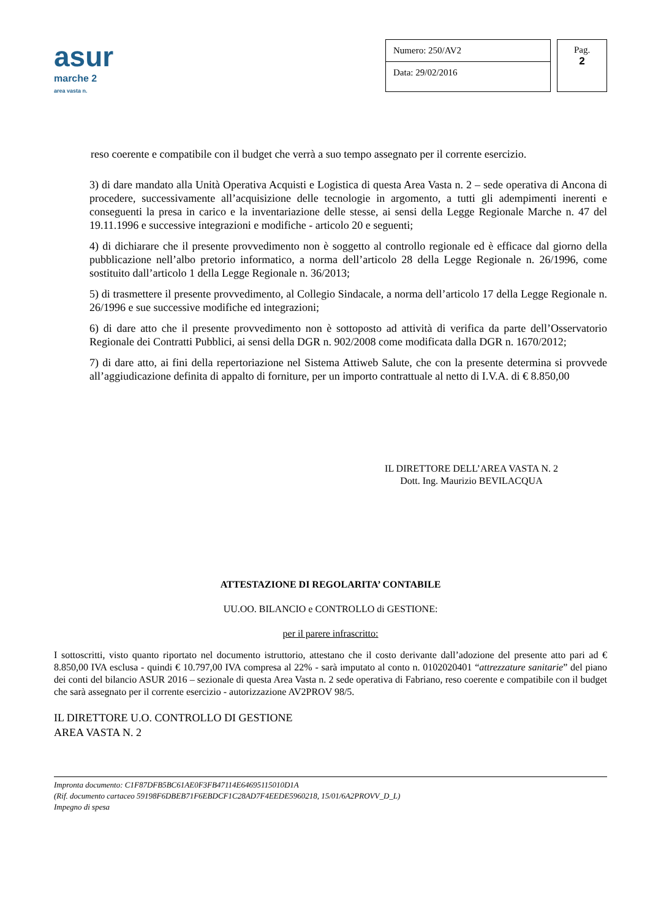asur
marche 2
area vasta n.
Numero: 250/AV2
Data: 29/02/2016
Pag.
2
reso coerente e compatibile con il budget che verrà a suo tempo assegnato per il corrente esercizio.
3) di dare mandato alla Unità Operativa Acquisti e Logistica di questa Area Vasta n. 2 – sede operativa di Ancona di procedere, successivamente all’acquisizione delle tecnologie in argomento, a tutti gli adempimenti inerenti e conseguenti la presa in carico e la inventariazione delle stesse, ai sensi della Legge Regionale Marche n. 47 del 19.11.1996 e successive integrazioni e modifiche - articolo 20 e seguenti;
4) di dichiarare che il presente provvedimento non è soggetto al controllo regionale ed è efficace dal giorno della pubblicazione nell’albo pretorio informatico, a norma dell’articolo 28 della Legge Regionale n. 26/1996, come sostituito dall’articolo 1 della Legge Regionale n. 36/2013;
5) di trasmettere il presente provvedimento, al Collegio Sindacale, a norma dell’articolo 17 della Legge Regionale n. 26/1996 e sue successive modifiche ed integrazioni;
6) di dare atto che il presente provvedimento non è sottoposto ad attività di verifica da parte dell’Osservatorio Regionale dei Contratti Pubblici, ai sensi della DGR n. 902/2008 come modificata dalla DGR n. 1670/2012;
7) di dare atto, ai fini della repertoriazione nel Sistema Attiweb Salute, che con la presente determina si provvede all’aggiudicazione definita di appalto di forniture, per un importo contrattuale al netto di I.V.A. di € 8.850,00
IL DIRETTORE DELL’AREA VASTA N. 2
Dott. Ing. Maurizio BEVILACQUA
ATTESTAZIONE DI REGOLARITA’ CONTABILE
UU.OO. BILANCIO e CONTROLLO di GESTIONE:
per il parere infrascritto:
I sottoscritti, visto quanto riportato nel documento istruttorio, attestano che il costo derivante dall’adozione del presente atto pari ad € 8.850,00 IVA esclusa - quindi € 10.797,00 IVA compresa al 22% - sarà imputato al conto n. 0102020401 “attrezzature sanitarie” del piano dei conti del bilancio ASUR 2016 – sezionale di questa Area Vasta n. 2 sede operativa di Fabriano, reso coerente e compatibile con il budget che sarà assegnato per il corrente esercizio - autorizzazione AV2PROV 98/5.
IL DIRETTORE U.O. CONTROLLO DI GESTIONE
AREA VASTA N. 2
Impronta documento: C1F87DFB5BC61AE0F3FB47114E64695115010D1A
(Rif. documento cartaceo 59198F6DBEB71F6EBDCF1C28AD7F4EEDE5960218, 15/01/6A2PROVV_D_L)
Impegno di spesa